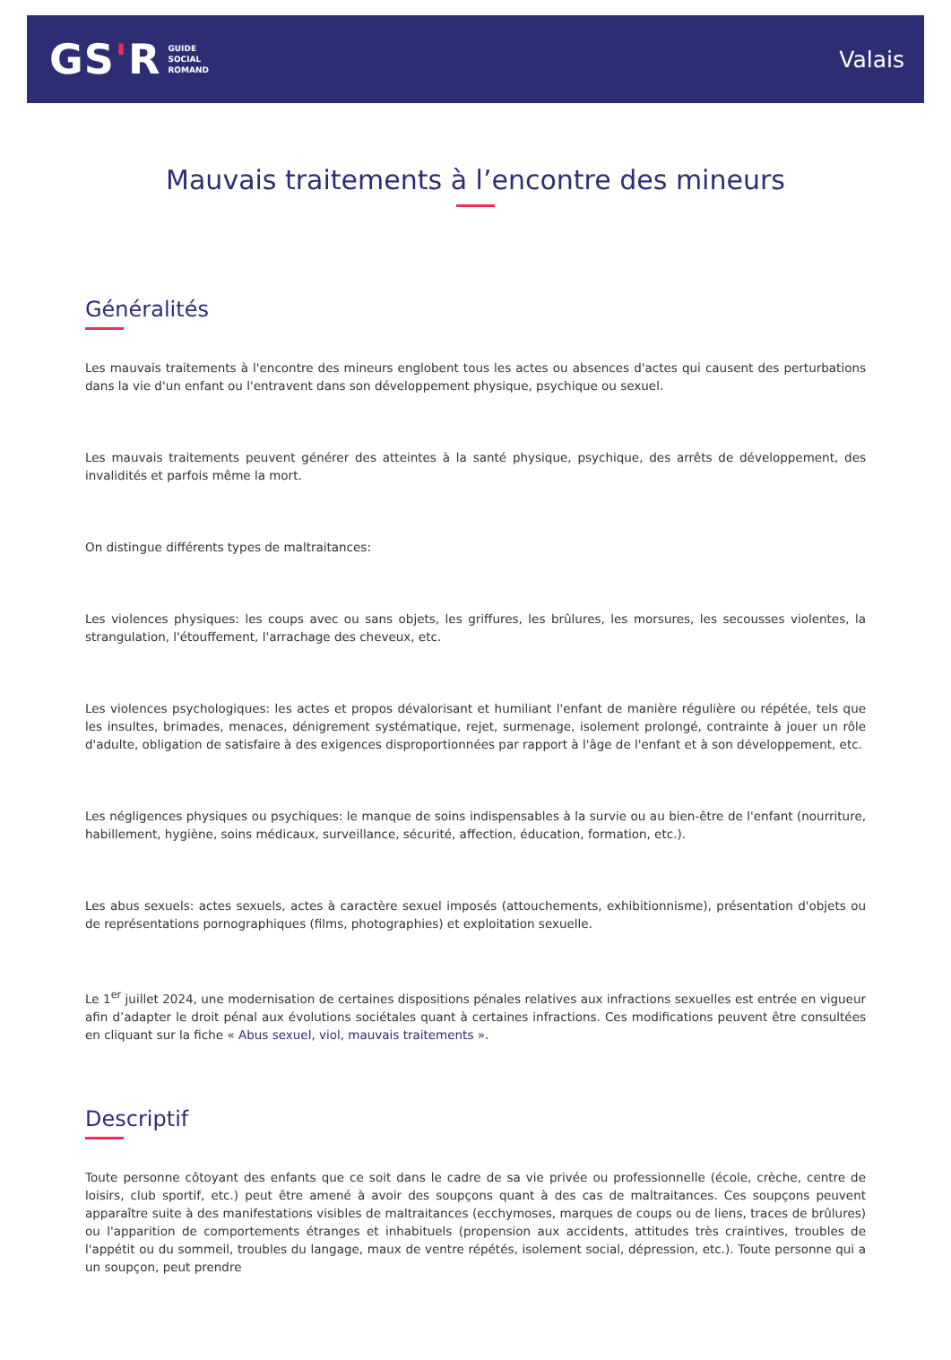GS'R
GUIDE
SOCIAL
ROMAND
Valais
Mauvais traitements à l’encontre des mineurs
Généralités
Les mauvais traitements à l'encontre des mineurs englobent tous les actes ou absences d'actes qui causent des perturbations dans la vie d'un enfant ou l'entravent dans son développement physique, psychique ou sexuel.
Les mauvais traitements peuvent générer des atteintes à la santé physique, psychique, des arrêts de développement, des invalidités et parfois même la mort.
On distingue différents types de maltraitances:
Les violences physiques: les coups avec ou sans objets, les griffures, les brûlures, les morsures, les secousses violentes, la strangulation, l'étouffement, l'arrachage des cheveux, etc.
Les violences psychologiques: les actes et propos dévalorisant et humiliant l'enfant de manière régulière ou répétée, tels que les insultes, brimades, menaces, dénigrement systématique, rejet, surmenage, isolement prolongé, contrainte à jouer un rôle d'adulte, obligation de satisfaire à des exigences disproportionnées par rapport à l'âge de l'enfant et à son développement, etc.
Les négligences physiques ou psychiques: le manque de soins indispensables à la survie ou au bien-être de l'enfant (nourriture, habillement, hygiène, soins médicaux, surveillance, sécurité, affection, éducation, formation, etc.).
Les abus sexuels: actes sexuels, actes à caractère sexuel imposés (attouchements, exhibitionnisme), présentation d'objets ou de représentations pornographiques (films, photographies) et exploitation sexuelle.
Le 1<sup>er</sup> juillet 2024, une modernisation de certaines dispositions pénales relatives aux infractions sexuelles est entrée en vigueur afin d’adapter le droit pénal aux évolutions sociétales quant à certaines infractions. Ces modifications peuvent être consultées en cliquant sur la fiche « Abus sexuel, viol, mauvais traitements ».
Descriptif
Toute personne côtoyant des enfants que ce soit dans le cadre de sa vie privée ou professionnelle (école, crèche, centre de loisirs, club sportif, etc.) peut être amené à avoir des soupçons quant à des cas de maltraitances. Ces soupçons peuvent apparaître suite à des manifestations visibles de maltraitances (ecchymoses, marques de coups ou de liens, traces de brûlures) ou l'apparition de comportements étranges et inhabituels (propension aux accidents, attitudes très craintives, troubles de l'appétit ou du sommeil, troubles du langage, maux de ventre répétés, isolement social, dépression, etc.). Toute personne qui a un soupçon, peut prendre